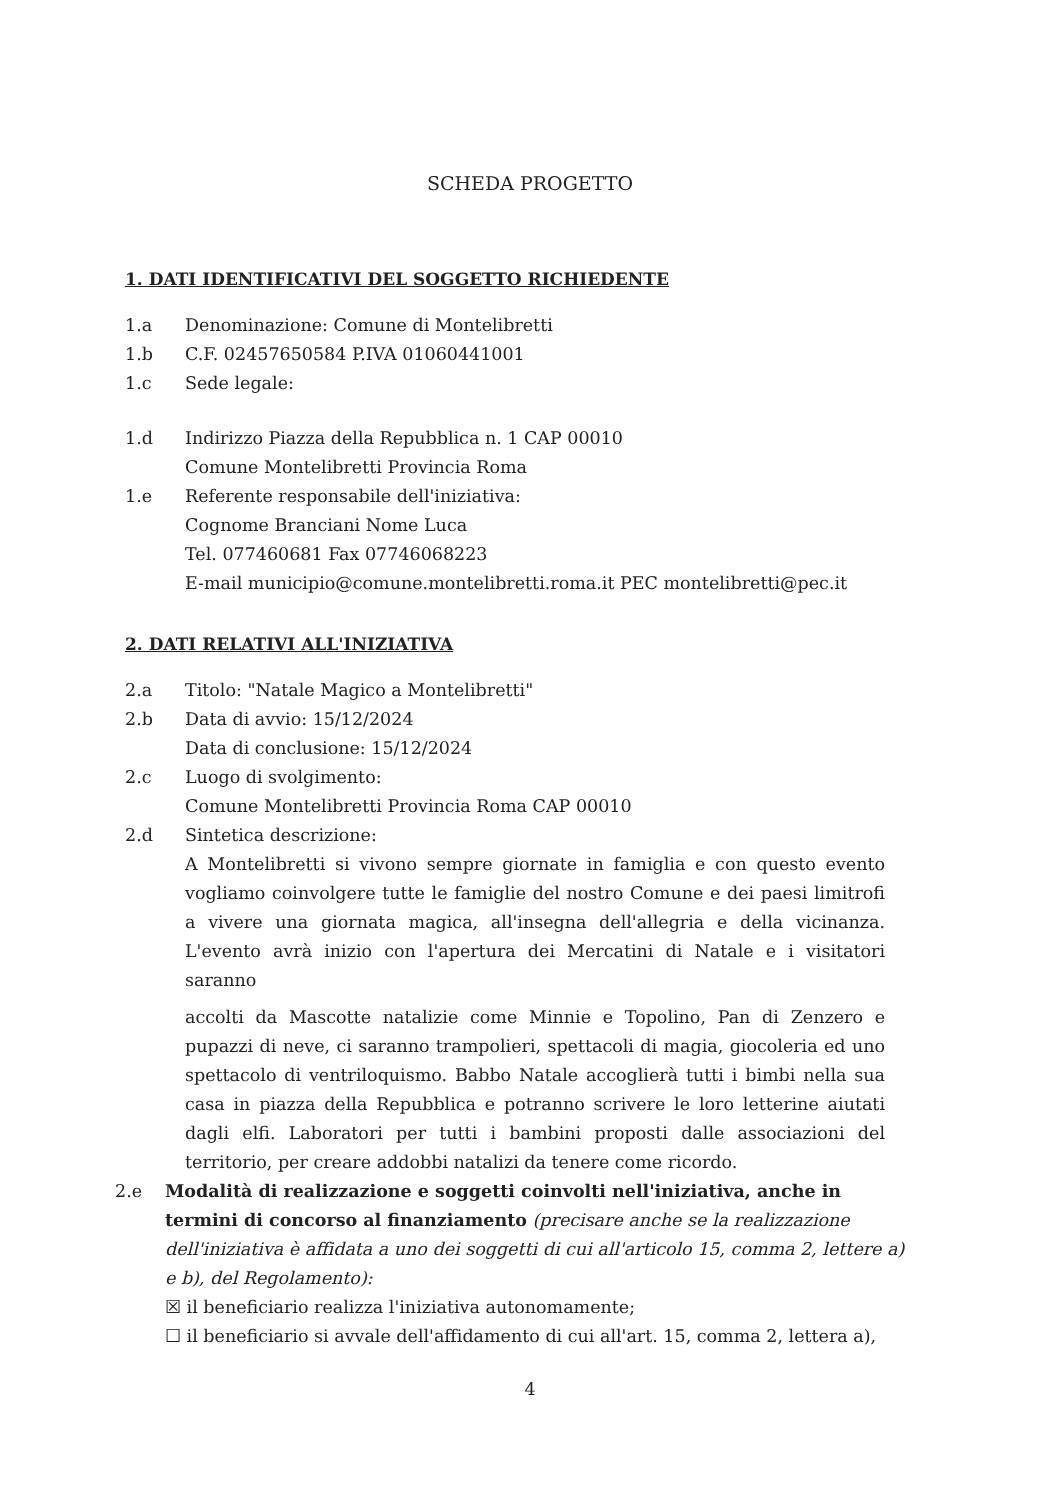SCHEDA PROGETTO
1. DATI IDENTIFICATIVI DEL SOGGETTO RICHIEDENTE
1.a Denominazione: Comune di Montelibretti
1.b C.F. 02457650584 P.IVA 01060441001
1.c Sede legale:
1.d Indirizzo Piazza della Repubblica n. 1 CAP 00010
Comune Montelibretti Provincia Roma
1.e Referente responsabile dell'iniziativa:
Cognome Branciani Nome Luca
Tel. 077460681 Fax 07746068223
E-mail municipio@comune.montelibretti.roma.it PEC montelibretti@pec.it
2. DATI RELATIVI ALL'INIZIATIVA
2.a Titolo: "Natale Magico a Montelibretti"
2.b Data di avvio: 15/12/2024
Data di conclusione: 15/12/2024
2.c Luogo di svolgimento:
Comune Montelibretti Provincia Roma CAP 00010
2.d Sintetica descrizione:
A Montelibretti si vivono sempre giornate in famiglia e con questo evento vogliamo coinvolgere tutte le famiglie del nostro Comune e dei paesi limitrofi a vivere una giornata magica, all'insegna dell'allegria e della vicinanza. L'evento avrà inizio con l'apertura dei Mercatini di Natale e i visitatori saranno
accolti da Mascotte natalizie come Minnie e Topolino, Pan di Zenzero e pupazzi di neve, ci saranno trampolieri, spettacoli di magia, giocoleria ed uno spettacolo di ventriloquismo. Babbo Natale accoglierà tutti i bimbi nella sua casa in piazza della Repubblica e potranno scrivere le loro letterine aiutati dagli elfi. Laboratori per tutti i bambini proposti dalle associazioni del territorio, per creare addobbi natalizi da tenere come ricordo.
2.e Modalità di realizzazione e soggetti coinvolti nell'iniziativa, anche in termini di concorso al finanziamento (precisare anche se la realizzazione dell'iniziativa è affidata a uno dei soggetti di cui all'articolo 15, comma 2, lettere a) e b), del Regolamento):
☒ il beneficiario realizza l'iniziativa autonomamente;
☐ il beneficiario si avvale dell'affidamento di cui all'art. 15, comma 2, lettera a),
4